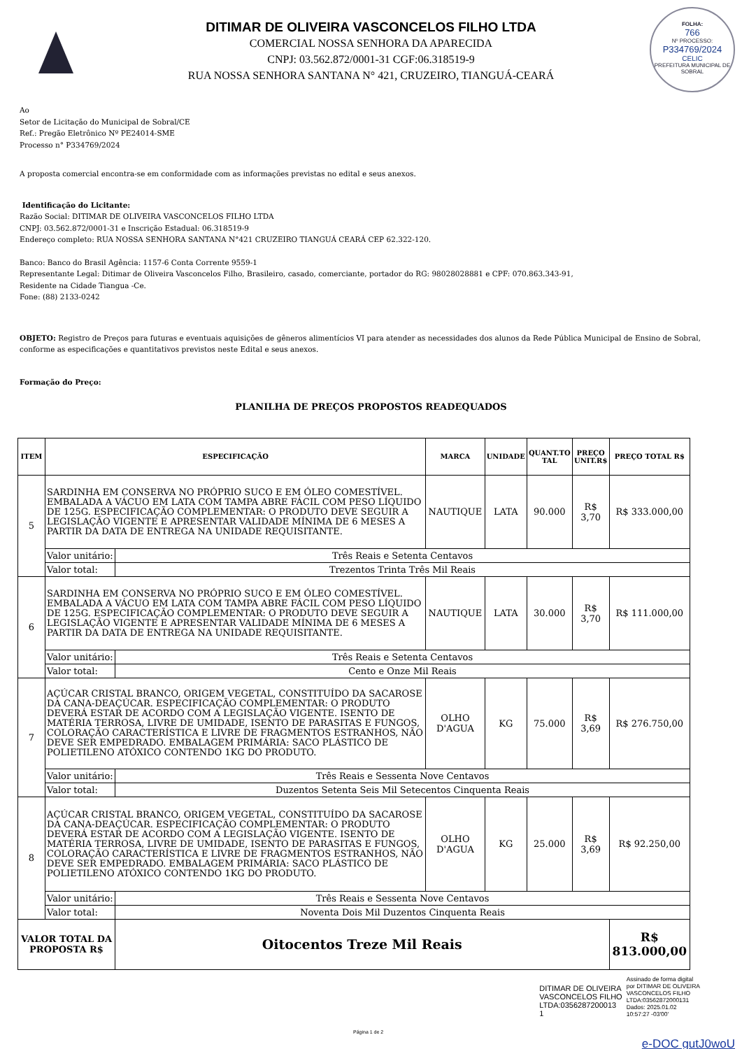FOLHA:
766
Nº PROCESSO:
P334769/2024
CELIC
PREFEITURA MUNICIPAL DE SOBRAL
DITIMAR DE OLIVEIRA VASCONCELOS FILHO LTDA
COMERCIAL NOSSA SENHORA DA APARECIDA
CNPJ: 03.562.872/0001-31 CGF:06.318519-9
RUA NOSSA SENHORA SANTANA N° 421, CRUZEIRO, TIANGUÁ-CEARÁ
Ao
Setor de Licitação do Municipal de Sobral/CE
Ref.: Pregão Eletrônico Nº PE24014-SME
Processo n° P334769/2024
A proposta comercial encontra-se em conformidade com as informações previstas no edital e seus anexos.
Identificação do Licitante:
Razão Social: DITIMAR DE OLIVEIRA VASCONCELOS FILHO LTDA
CNPJ: 03.562.872/0001-31 e Inscrição Estadual: 06.318519-9
Endereço completo: RUA NOSSA SENHORA SANTANA N°421 CRUZEIRO TIANGUÁ CEARÁ CEP 62.322-120.
Banco: Banco do Brasil Agência: 1157-6 Conta Corrente 9559-1
Representante Legal: Ditimar de Oliveira Vasconcelos Filho, Brasileiro, casado, comerciante, portador do RG: 98028028881 e CPF: 070.863.343-91,
Residente na Cidade Tiangua -Ce.
Fone: (88) 2133-0242
OBJETO: Registro de Preços para futuras e eventuais aquisições de gêneros alimentícios VI para atender as necessidades dos alunos da Rede Pública Municipal de Ensino de Sobral, conforme as especificações e quantitativos previstos neste Edital e seus anexos.
Formação do Preço:
PLANILHA DE PREÇOS PROPOSTOS READEQUADOS
| ITEM | ESPECIFICAÇÃO | | MARCA | UNIDADE | QUANT.TO TAL | PREÇO UNIT.R$ | PREÇO TOTAL R$ |
| --- | --- | --- | --- | --- | --- | --- | --- |
| 5 | SARDINHA EM CONSERVA NO PRÓPRIO SUCO E EM ÓLEO COMESTÍVEL. EMBALADA A VÁCUO EM LATA COM TAMPA ABRE FÁCIL COM PESO LÍQUIDO DE 125G. ESPECIFICAÇÃO COMPLEMENTAR: O PRODUTO DEVE SEGUIR A LEGISLAÇÃO VIGENTE E APRESENTAR VALIDADE MÍNIMA DE 6 MESES A PARTIR DA DATA DE ENTREGA NA UNIDADE REQUISITANTE. | | NAUTIQUE | LATA | 90.000 | R$ 3,70 | R$ 333.000,00 |
| | Valor unitário: | Três Reais e Setenta Centavos | | | | | |
| | Valor total: | Trezentos Trinta Três Mil Reais | | | | | |
| 6 | SARDINHA EM CONSERVA NO PRÓPRIO SUCO E EM ÓLEO COMESTÍVEL. EMBALADA A VÁCUO EM LATA COM TAMPA ABRE FÁCIL COM PESO LÍQUIDO DE 125G. ESPECIFICAÇÃO COMPLEMENTAR: O PRODUTO DEVE SEGUIR A LEGISLAÇÃO VIGENTE E APRESENTAR VALIDADE MÍNIMA DE 6 MESES A PARTIR DA DATA DE ENTREGA NA UNIDADE REQUISITANTE. | | NAUTIQUE | LATA | 30.000 | R$ 3,70 | R$ 111.000,00 |
| | Valor unitário: | Três Reais e Setenta Centavos | | | | | |
| | Valor total: | Cento e Onze Mil Reais | | | | | |
| 7 | AÇÚCAR CRISTAL BRANCO, ORIGEM VEGETAL, CONSTITUÍDO DA SACAROSE DA CANA-DEAÇÚCAR. ESPECIFICAÇÃO COMPLEMENTAR: O PRODUTO DEVERÁ ESTAR DE ACORDO COM A LEGISLAÇÃO VIGENTE. ISENTO DE MATÉRIA TERROSA, LIVRE DE UMIDADE, ISENTO DE PARASITAS E FUNGOS, COLORAÇÃO CARACTERÍSTICA E LIVRE DE FRAGMENTOS ESTRANHOS, NÃO DEVE SER EMPEDRADO. EMBALAGEM PRIMÁRIA: SACO PLÁSTICO DE POLIETILENO ATÓXICO CONTENDO 1KG DO PRODUTO. | | OLHO D'AGUA | KG | 75.000 | R$ 3,69 | R$ 276.750,00 |
| | Valor unitário: | Três Reais e Sessenta Nove Centavos | | | | | |
| | Valor total: | Duzentos Setenta Seis Mil Setecentos Cinquenta Reais | | | | | |
| 8 | AÇÚCAR CRISTAL BRANCO, ORIGEM VEGETAL, CONSTITUÍDO DA SACAROSE DA CANA-DEAÇÚCAR. ESPECIFICAÇÃO COMPLEMENTAR: O PRODUTO DEVERÁ ESTAR DE ACORDO COM A LEGISLAÇÃO VIGENTE. ISENTO DE MATÉRIA TERROSA, LIVRE DE UMIDADE, ISENTO DE PARASITAS E FUNGOS, COLORAÇÃO CARACTERÍSTICA E LIVRE DE FRAGMENTOS ESTRANHOS, NÃO DEVE SER EMPEDRADO. EMBALAGEM PRIMÁRIA: SACO PLÁSTICO DE POLIETILENO ATÓXICO CONTENDO 1KG DO PRODUTO. | | OLHO D'AGUA | KG | 25.000 | R$ 3,69 | R$ 92.250,00 |
| | Valor unitário: | Três Reais e Sessenta Nove Centavos | | | | | |
| | Valor total: | Noventa Dois Mil Duzentos Cinquenta Reais | | | | | |
| VALOR TOTAL DA PROPOSTA R$ | | Oitocentos Treze Mil Reais | | | | | R$ 813.000,00 |
DITIMAR DE OLIVEIRA
VASCONCELOS FILHO
LTDA:0356287200013
1
Assinado de forma digital
por DITIMAR DE OLIVEIRA
VASCONCELOS FILHO
LTDA:03562872000131
Dados: 2025.01.02
10:57:27 -03'00'
Página 1 de 2
e-DOC gutJ0woU